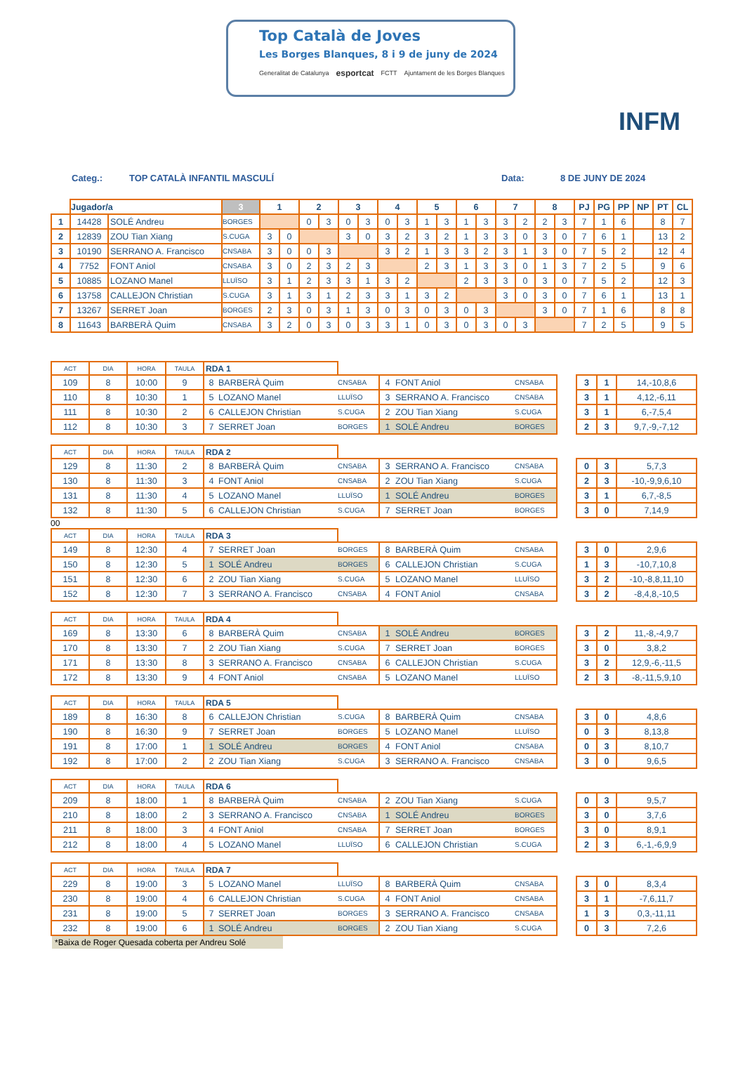Top Català de Joves
Les Borges Blanques, 8 i 9 de juny de 2024
Generalitat de Catalunya esportcat FCTT Ajuntament de les Borges Blanques
INFM
Categ.: TOP CATALÀ INFANTIL MASCULÍ Data: 8 DE JUNY DE 2024
| | Jugador/a | | 3 | 1 | | 2 | | 3 | | 4 | | 5 | | 6 | | 7 | | 8 | | PJ | PG | PP | NP | PT | CL |
| --- | --- | --- | --- | --- | --- | --- | --- | --- | --- | --- | --- | --- | --- | --- | --- | --- | --- | --- | --- | --- | --- | --- | --- | --- | --- |
| 1 | 14428 | SOLÉ Andreu | BORGES | | | 0 | 3 | 0 | 3 | 0 | 3 | 1 | 3 | 1 | 3 | 3 | 2 | 2 | 3 | 7 | 1 | 6 | | 8 | 7 |
| 2 | 12839 | ZOU Tian Xiang | S.CUGA | 3 | 0 | | | 3 | 0 | 3 | 2 | 3 | 2 | 1 | 3 | 3 | 0 | 3 | 0 | 7 | 6 | 1 | | 13 | 2 |
| 3 | 10190 | SERRANO A. Francisco | CNSABA | 3 | 0 | 0 | 3 | | | 3 | 2 | 1 | 3 | 3 | 2 | 3 | 1 | 3 | 0 | 7 | 5 | 2 | | 12 | 4 |
| 4 | 7752 | FONT Aniol | CNSABA | 3 | 0 | 2 | 3 | 2 | 3 | | | 2 | 3 | 1 | 3 | 3 | 0 | 1 | 3 | 7 | 2 | 5 | | 9 | 6 |
| 5 | 10885 | LOZANO Manel | LLUÏSO | 3 | 1 | 2 | 3 | 3 | 1 | 3 | 2 | | | 2 | 3 | 3 | 0 | 3 | 0 | 7 | 5 | 2 | | 12 | 3 |
| 6 | 13758 | CALLEJON Christian | S.CUGA | 3 | 1 | 3 | 1 | 2 | 3 | 3 | 1 | 3 | 2 | | | 3 | 0 | 3 | 0 | 7 | 6 | 1 | | 13 | 1 |
| 7 | 13267 | SERRET Joan | BORGES | 2 | 3 | 0 | 3 | 1 | 3 | 0 | 3 | 0 | 3 | 0 | 3 | | | 3 | 0 | 7 | 1 | 6 | | 8 | 8 |
| 8 | 11643 | BARBERÀ Quim | CNSABA | 3 | 2 | 0 | 3 | 0 | 3 | 3 | 1 | 0 | 3 | 0 | 3 | 0 | 3 | | | 7 | 2 | 5 | | 9 | 5 |
| ACT | DIA | HORA | TAULA | RDA 1 | | | | | | | | | |
| 109 | 8 | 10:00 | 9 | 8 | BARBERÀ Quim | CNSABA | 4 | FONT Aniol | CNSABA | | 3 | 1 | 14,-10,8,6 |
| 110 | 8 | 10:30 | 1 | 5 | LOZANO Manel | LLUÏSO | 3 | SERRANO A. Francisco | CNSABA | | 3 | 1 | 4,12,-6,11 |
| 111 | 8 | 10:30 | 2 | 6 | CALLEJON Christian | S.CUGA | 2 | ZOU Tian Xiang | S.CUGA | | 3 | 1 | 6,-7,5,4 |
| 112 | 8 | 10:30 | 3 | 7 | SERRET Joan | BORGES | 1 | SOLÉ Andreu | BORGES | | 2 | 3 | 9,7,-9,-7,12 |
| ACT | DIA | HORA | TAULA | RDA 2 | | | | | | | | | |
| 129 | 8 | 11:30 | 2 | 8 | BARBERÀ Quim | CNSABA | 3 | SERRANO A. Francisco | CNSABA | | 0 | 3 | 5,7,3 |
| 130 | 8 | 11:30 | 3 | 4 | FONT Aniol | CNSABA | 2 | ZOU Tian Xiang | S.CUGA | | 2 | 3 | -10,-9,9,6,10 |
| 131 | 8 | 11:30 | 4 | 5 | LOZANO Manel | LLUÏSO | 1 | SOLÉ Andreu | BORGES | | 3 | 1 | 6,7,-8,5 |
| 132 | 8 | 11:30 | 5 | 6 | CALLEJON Christian | S.CUGA | 7 | SERRET Joan | BORGES | | 3 | 0 | 7,14,9 |
00
| ACT | DIA | HORA | TAULA | RDA 3 | | | | | | | | | |
| 149 | 8 | 12:30 | 4 | 7 | SERRET Joan | BORGES | 8 | BARBERÀ Quim | CNSABA | | 3 | 0 | 2,9,6 |
| 150 | 8 | 12:30 | 5 | 1 | SOLÉ Andreu | BORGES | 6 | CALLEJON Christian | S.CUGA | | 1 | 3 | -10,7,10,8 |
| 151 | 8 | 12:30 | 6 | 2 | ZOU Tian Xiang | S.CUGA | 5 | LOZANO Manel | LLUÏSO | | 3 | 2 | -10,-8,8,11,10 |
| 152 | 8 | 12:30 | 7 | 3 | SERRANO A. Francisco | CNSABA | 4 | FONT Aniol | CNSABA | | 3 | 2 | -8,4,8,-10,5 |
| ACT | DIA | HORA | TAULA | RDA 4 | | | | | | | | | |
| 169 | 8 | 13:30 | 6 | 8 | BARBERÀ Quim | CNSABA | 1 | SOLÉ Andreu | BORGES | | 3 | 2 | 11,-8,-4,9,7 |
| 170 | 8 | 13:30 | 7 | 2 | ZOU Tian Xiang | S.CUGA | 7 | SERRET Joan | BORGES | | 3 | 0 | 3,8,2 |
| 171 | 8 | 13:30 | 8 | 3 | SERRANO A. Francisco | CNSABA | 6 | CALLEJON Christian | S.CUGA | | 3 | 2 | 12,9,-6,-11,5 |
| 172 | 8 | 13:30 | 9 | 4 | FONT Aniol | CNSABA | 5 | LOZANO Manel | LLUÏSO | | 2 | 3 | -8,-11,5,9,10 |
| ACT | DIA | HORA | TAULA | RDA 5 | | | | | | | | | |
| 189 | 8 | 16:30 | 8 | 6 | CALLEJON Christian | S.CUGA | 8 | BARBERÀ Quim | CNSABA | | 3 | 0 | 4,8,6 |
| 190 | 8 | 16:30 | 9 | 7 | SERRET Joan | BORGES | 5 | LOZANO Manel | LLUÏSO | | 0 | 3 | 8,13,8 |
| 191 | 8 | 17:00 | 1 | 1 | SOLÉ Andreu | BORGES | 4 | FONT Aniol | CNSABA | | 0 | 3 | 8,10,7 |
| 192 | 8 | 17:00 | 2 | 2 | ZOU Tian Xiang | S.CUGA | 3 | SERRANO A. Francisco | CNSABA | | 3 | 0 | 9,6,5 |
| ACT | DIA | HORA | TAULA | RDA 6 | | | | | | | | | |
| 209 | 8 | 18:00 | 1 | 8 | BARBERÀ Quim | CNSABA | 2 | ZOU Tian Xiang | S.CUGA | | 0 | 3 | 9,5,7 |
| 210 | 8 | 18:00 | 2 | 3 | SERRANO A. Francisco | CNSABA | 1 | SOLÉ Andreu | BORGES | | 3 | 0 | 3,7,6 |
| 211 | 8 | 18:00 | 3 | 4 | FONT Aniol | CNSABA | 7 | SERRET Joan | BORGES | | 3 | 0 | 8,9,1 |
| 212 | 8 | 18:00 | 4 | 5 | LOZANO Manel | LLUÏSO | 6 | CALLEJON Christian | S.CUGA | | 2 | 3 | 6,-1,-6,9,9 |
| ACT | DIA | HORA | TAULA | RDA 7 | | | | | | | | | |
| 229 | 8 | 19:00 | 3 | 5 | LOZANO Manel | LLUÏSO | 8 | BARBERÀ Quim | CNSABA | | 3 | 0 | 8,3,4 |
| 230 | 8 | 19:00 | 4 | 6 | CALLEJON Christian | S.CUGA | 4 | FONT Aniol | CNSABA | | 3 | 1 | -7,6,11,7 |
| 231 | 8 | 19:00 | 5 | 7 | SERRET Joan | BORGES | 3 | SERRANO A. Francisco | CNSABA | | 1 | 3 | 0,3,-11,11 |
| 232 | 8 | 19:00 | 6 | 1 | SOLÉ Andreu | BORGES | 2 | ZOU Tian Xiang | S.CUGA | | 0 | 3 | 7,2,6 |
*Baixa de Roger Quesada coberta per Andreu Solé